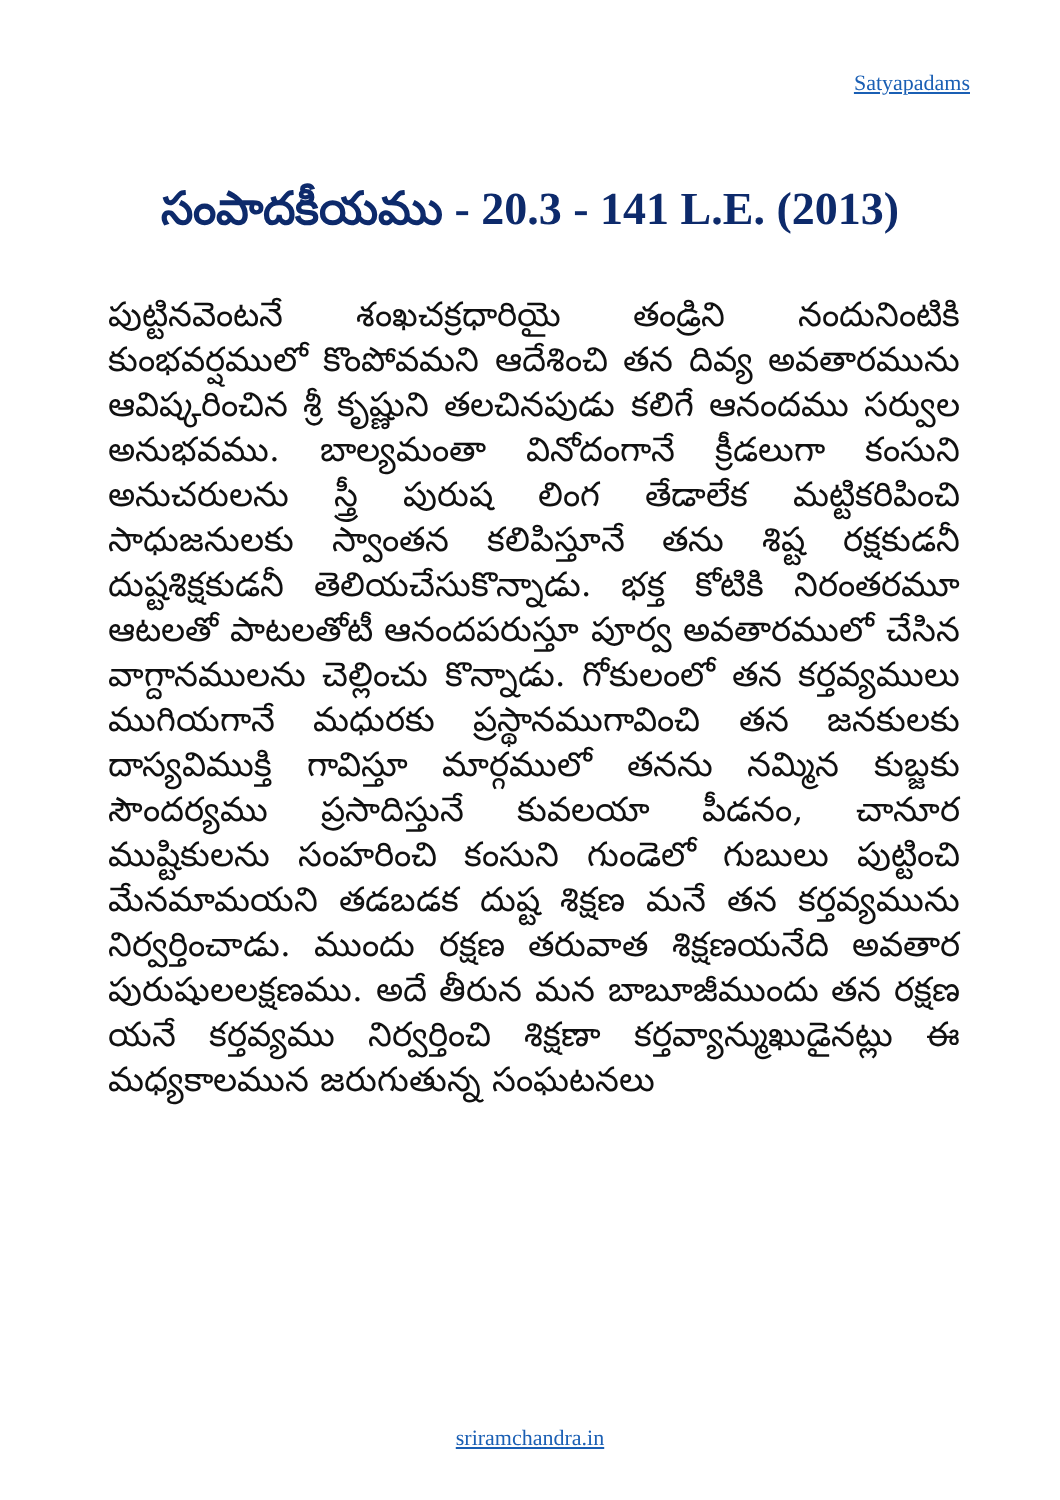Satyapadams
సంపాదకీయము - 20.3 - 141 L.E. (2013)
పుట్టినవెంటనే శంఖచక్రధారియై తండ్రిని నందునింటికి కుంభవర్షములో కొంపోవమని ఆదేశించి తన దివ్య అవతారమును ఆవిష్కరించిన శ్రీ కృష్ణుని తలచినపుడు కలిగే ఆనందము సర్వుల అనుభవము. బాల్యమంతా వినోదంగానే క్రీడలుగా కంసుని అనుచరులను స్త్రీ పురుష లింగ తేడాలేక మట్టికరిపించి సాధుజనులకు స్వాంతన కలిపిస్తూనే తను శిష్ట రక్షకుడనీ దుష్టశిక్షకుడనీ తెలియచేసుకొన్నాడు. భక్త కోటికి నిరంతరమూ ఆటలతో పాటలతోటీ ఆనందపరుస్తూ పూర్వ అవతారములో చేసిన వాగ్దానములను చెల్లించు కొన్నాడు. గోకులంలో తన కర్తవ్యములు ముగియగానే మధురకు ప్రస్థానముగావించి తన జనకులకు దాస్యవిముక్తి గావిస్తూ మార్గములో తనను నమ్మిన కుబ్జకు సౌందర్యము ప్రసాదిస్తునే కువలయా పీడనం, చానూర ముష్టికులను సంహరించి కంసుని గుండెలో గుబులు పుట్టించి మేనమామయని తడబడక దుష్ట శిక్షణ మనే తన కర్తవ్యమును నిర్వర్తించాడు. ముందు రక్షణ తరువాత శిక్షణయనేది అవతార పురుషులలక్షణము. అదే తీరున మన బాబూజీముందు తన రక్షణ యనే కర్తవ్యము నిర్వర్తించి శిక్షణా కర్తవ్యాన్ముఖుడైనట్లు ఈ మధ్యకాలమున జరుగుతున్న సంఘటనలు
sriramchandra.in